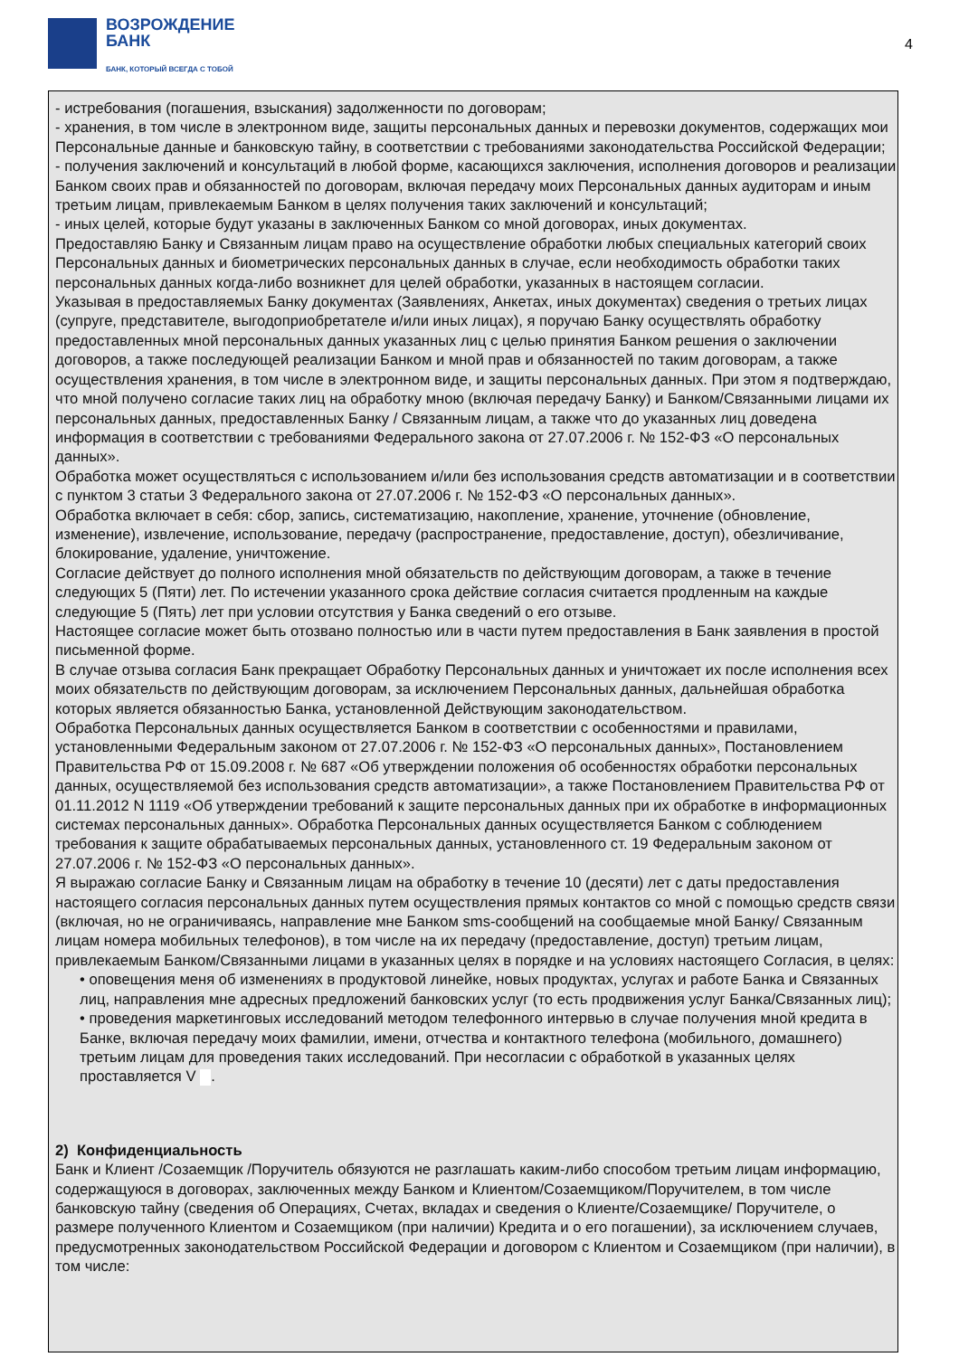ВОЗРОЖДЕНИЕ
БАНК
БАНК, КОТОРЫЙ ВСЕГДА С ТОБОЙ
4
- истребования (погашения, взыскания) задолженности по договорам;
- хранения, в том числе в электронном виде, защиты персональных данных и перевозки документов, содержащих мои Персональные данные и банковскую тайну, в соответствии с требованиями законодательства Российской Федерации;
- получения заключений и консультаций в любой форме, касающихся заключения, исполнения договоров и реализации Банком своих прав и обязанностей по договорам, включая передачу моих Персональных данных аудиторам и иным третьим лицам, привлекаемым Банком в целях получения таких заключений и консультаций;
- иных целей, которые будут указаны в заключенных Банком со мной договорах, иных документах.
Предоставляю Банку и Связанным лицам право на осуществление обработки любых специальных категорий своих Персональных данных и биометрических персональных данных в случае, если необходимость обработки таких персональных данных когда-либо возникнет для целей обработки, указанных в настоящем согласии.
Указывая в предоставляемых Банку документах (Заявлениях, Анкетах, иных документах) сведения о третьих лицах (супруге, представителе, выгодоприобретателе и/или иных лицах), я поручаю Банку осуществлять обработку предоставленных мной персональных данных указанных лиц с целью принятия Банком решения о заключении договоров, а также последующей реализации Банком и мной прав и обязанностей по таким договорам, а также осуществления хранения, в том числе в электронном виде, и защиты персональных данных. При этом я подтверждаю, что мной получено согласие таких лиц на обработку мною (включая передачу Банку) и Банком/Связанными лицами их персональных данных, предоставленных Банку / Связанным лицам, а также что до указанных лиц доведена информация в соответствии с требованиями Федерального закона от 27.07.2006 г. № 152-ФЗ «О персональных данных».
Обработка может осуществляться с использованием и/или без использования средств автоматизации и в соответствии с пунктом 3 статьи 3 Федерального закона от 27.07.2006 г. № 152-ФЗ «О персональных данных».
Обработка включает в себя: сбор, запись, систематизацию, накопление, хранение, уточнение (обновление, изменение), извлечение, использование, передачу (распространение, предоставление, доступ), обезличивание, блокирование, удаление, уничтожение.
Согласие действует до полного исполнения мной обязательств по действующим договорам, а также в течение следующих 5 (Пяти) лет. По истечении указанного срока действие согласия считается продленным на каждые следующие 5 (Пять) лет при условии отсутствия у Банка сведений о его отзыве.
Настоящее согласие может быть отозвано полностью или в части путем предоставления в Банк заявления в простой письменной форме.
В случае отзыва согласия Банк прекращает Обработку Персональных данных и уничтожает их после исполнения всех моих обязательств по действующим договорам, за исключением Персональных данных, дальнейшая обработка которых является обязанностью Банка, установленной Действующим законодательством.
Обработка Персональных данных осуществляется Банком в соответствии с особенностями и правилами, установленными Федеральным законом от 27.07.2006 г. № 152-ФЗ «О персональных данных», Постановлением Правительства РФ от 15.09.2008 г. № 687 «Об утверждении положения об особенностях обработки персональных данных, осуществляемой без использования средств автоматизации», а также Постановлением Правительства РФ от 01.11.2012 N 1119 «Об утверждении требований к защите персональных данных при их обработке в информационных системах персональных данных». Обработка Персональных данных осуществляется Банком с соблюдением требования к защите обрабатываемых персональных данных, установленного ст. 19 Федеральным законом от 27.07.2006 г. № 152-ФЗ «О персональных данных».
Я выражаю согласие Банку и Связанным лицам на обработку в течение 10 (десяти) лет с даты предоставления настоящего согласия персональных данных путем осуществления прямых контактов со мной с помощью средств связи (включая, но не ограничиваясь, направление мне Банком sms-сообщений на сообщаемые мной Банку/ Связанным лицам номера мобильных телефонов), в том числе на их передачу (предоставление, доступ) третьим лицам, привлекаемым Банком/Связанными лицами в указанных целях в порядке и на условиях настоящего Согласия, в целях:
• оповещения меня об изменениях в продуктовой линейке, новых продуктах, услугах и работе Банка и Связанных лиц, направления мне адресных предложений банковских услуг (то есть продвижения услуг Банка/Связанных лиц);
• проведения маркетинговых исследований методом телефонного интервью в случае получения мной кредита в Банке, включая передачу моих фамилии, имени, отчества и контактного телефона (мобильного, домашнего) третьим лицам для проведения таких исследований. При несогласии с обработкой в указанных целях проставляется V .
2) Конфиденциальность
Банк и Клиент /Созаемщик /Поручитель обязуются не разглашать каким-либо способом третьим лицам информацию, содержащуюся в договорах, заключенных между Банком и Клиентом/Созаемщиком/Поручителем, в том числе банковскую тайну (сведения об Операциях, Счетах, вкладах и сведения о Клиенте/Созаемщике/ Поручителе, о размере полученного Клиентом и Созаемщиком (при наличии) Кредита и о его погашении), за исключением случаев, предусмотренных законодательством Российской Федерации и договором с Клиентом и Созаемщиком (при наличии), в том числе: